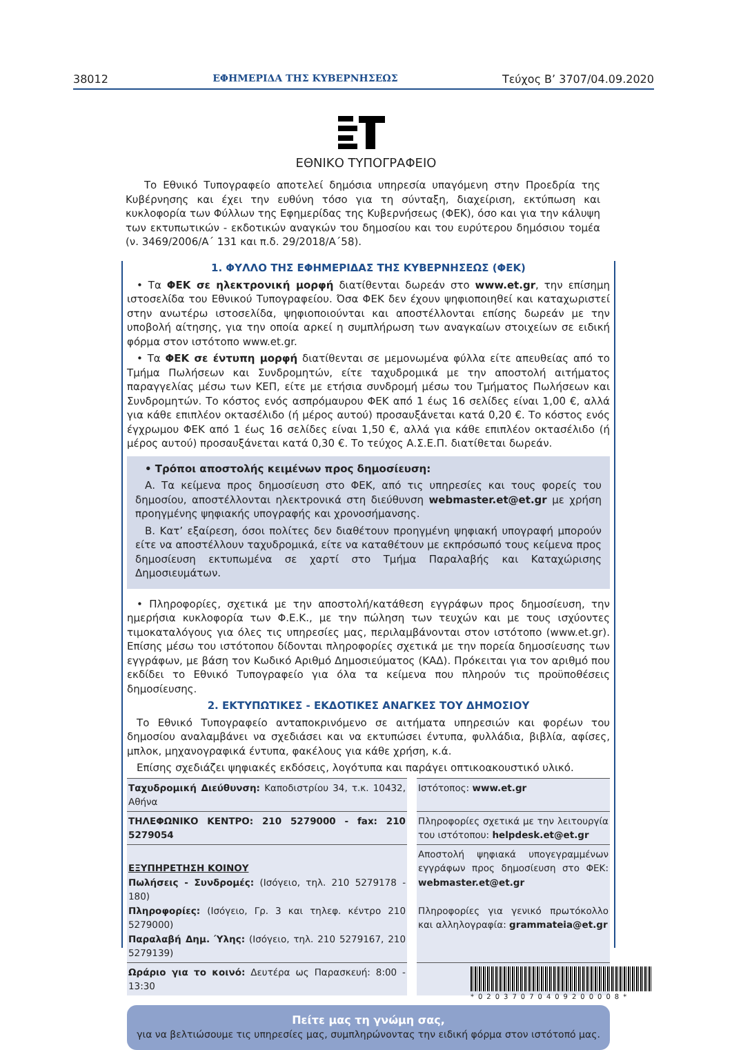38012 ΕΦΗΜΕΡΙΔΑ ΤΗΣ ΚΥΒΕΡΝΗΣΕΩΣ Τεύχος B’ 3707/04.09.2020
ΕΘΝΙΚΟ ΤΥΠΟΓΡΑΦΕΙΟ
Το Εθνικό Τυπογραφείο αποτελεί δημόσια υπηρεσία υπαγόμενη στην Προεδρία της Κυβέρνησης και έχει την ευθύνη τόσο για τη σύνταξη, διαχείριση, εκτύπωση και κυκλοφορία των Φύλλων της Εφημερίδας της Κυβερνήσεως (ΦΕΚ), όσο και για την κάλυψη των εκτυπωτικών - εκδοτικών αναγκών του δημοσίου και του ευρύτερου δημόσιου τομέα (ν. 3469/2006/Α΄ 131 και π.δ. 29/2018/Α΄58).
1. ΦΥΛΛΟ ΤΗΣ ΕΦΗΜΕΡΙΔΑΣ ΤΗΣ ΚΥΒΕΡΝΗΣΕΩΣ (ΦΕΚ)
• Τα ΦΕΚ σε ηλεκτρονική μορφή διατίθενται δωρεάν στο www.et.gr, την επίσημη ιστοσελίδα του Εθνικού Τυπογραφείου. Όσα ΦΕΚ δεν έχουν ψηφιοποιηθεί και καταχωριστεί στην ανωτέρω ιστοσελίδα, ψηφιοποιούνται και αποστέλλονται επίσης δωρεάν με την υποβολή αίτησης, για την οποία αρκεί η συμπλήρωση των αναγκαίων στοιχείων σε ειδική φόρμα στον ιστότοπο www.et.gr.
• Τα ΦΕΚ σε έντυπη μορφή διατίθενται σε μεμονωμένα φύλλα είτε απευθείας από το Τμήμα Πωλήσεων και Συνδρομητών, είτε ταχυδρομικά με την αποστολή αιτήματος παραγγελίας μέσω των ΚΕΠ, είτε με ετήσια συνδρομή μέσω του Τμήματος Πωλήσεων και Συνδρομητών. Το κόστος ενός ασπρόμαυρου ΦΕΚ από 1 έως 16 σελίδες είναι 1,00 €, αλλά για κάθε επιπλέον οκτασέλιδο (ή μέρος αυτού) προσαυξάνεται κατά 0,20 €. Το κόστος ενός έγχρωμου ΦΕΚ από 1 έως 16 σελίδες είναι 1,50 €, αλλά για κάθε επιπλέον οκτασέλιδο (ή μέρος αυτού) προσαυξάνεται κατά 0,30 €. Το τεύχος Α.Σ.Ε.Π. διατίθεται δωρεάν.
• Τρόποι αποστολής κειμένων προς δημοσίευση:
Α. Τα κείμενα προς δημοσίευση στο ΦΕΚ, από τις υπηρεσίες και τους φορείς του δημοσίου, αποστέλλονται ηλεκτρονικά στη διεύθυνση webmaster.et@et.gr με χρήση προηγμένης ψηφιακής υπογραφής και χρονοσήμανσης.
Β. Κατ’ εξαίρεση, όσοι πολίτες δεν διαθέτουν προηγμένη ψηφιακή υπογραφή μπορούν είτε να αποστέλλουν ταχυδρομικά, είτε να καταθέτουν με εκπρόσωπό τους κείμενα προς δημοσίευση εκτυπωμένα σε χαρτί στο Τμήμα Παραλαβής και Καταχώρισης Δημοσιευμάτων.
• Πληροφορίες, σχετικά με την αποστολή/κατάθεση εγγράφων προς δημοσίευση, την ημερήσια κυκλοφορία των Φ.Ε.Κ., με την πώληση των τευχών και με τους ισχύοντες τιμοκαταλόγους για όλες τις υπηρεσίες μας, περιλαμβάνονται στον ιστότοπο (www.et.gr). Επίσης μέσω του ιστότοπου δίδονται πληροφορίες σχετικά με την πορεία δημοσίευσης των εγγράφων, με βάση τον Κωδικό Αριθμό Δημοσιεύματος (ΚΑΔ). Πρόκειται για τον αριθμό που εκδίδει το Εθνικό Τυπογραφείο για όλα τα κείμενα που πληρούν τις προϋποθέσεις δημοσίευσης.
2. ΕΚΤΥΠΩΤΙΚΕΣ - ΕΚΔΟΤΙΚΕΣ ΑΝΑΓΚΕΣ ΤΟΥ ΔΗΜΟΣΙΟΥ
Το Εθνικό Τυπογραφείο ανταποκρινόμενο σε αιτήματα υπηρεσιών και φορέων του δημοσίου αναλαμβάνει να σχεδιάσει και να εκτυπώσει έντυπα, φυλλάδια, βιβλία, αφίσες, μπλοκ, μηχανογραφικά έντυπα, φακέλους για κάθε χρήση, κ.ά.
Επίσης σχεδιάζει ψηφιακές εκδόσεις, λογότυπα και παράγει οπτικοακουστικό υλικό.
| Ταχυδρομική Διεύθυνση: Καποδιστρίου 34, τ.κ. 10432, Αθήνα | | Ιστότοπος: www.et.gr |
| ΤΗΛΕΦΩΝΙΚΟ ΚΕΝΤΡΟ: 210 5279000 - fax: 210 5279054 | | Πληροφορίες σχετικά με την λειτουργία του ιστότοπου: helpdesk.et@et.gr |
| ΕΞΥΠΗΡΕΤΗΣΗ ΚΟΙΝΟΥ Πωλήσεις - Συνδρομές: (Ισόγειο, τηλ. 210 5279178 - 180) Πληροφορίες: (Ισόγειο, Γρ. 3 και τηλεφ. κέντρο 210 5279000) Παραλαβή Δημ. Ύλης: (Ισόγειο, τηλ. 210 5279167, 210 5279139) | | Αποστολή ψηφιακά υπογεγραμμένων εγγράφων προς δημοσίευση στο ΦΕΚ: webmaster.et@et.gr Πληροφορίες για γενικό πρωτόκολλο και αλληλογραφία: grammateia@et.gr |
| Ωράριο για το κοινό: Δευτέρα ως Παρασκευή: 8:00 - 13:30 | | |
Πείτε μας τη γνώμη σας,
για να βελτιώσουμε τις υπηρεσίες μας, συμπληρώνοντας την ειδική φόρμα στον ιστότοπό μας.
*02037070409200008*